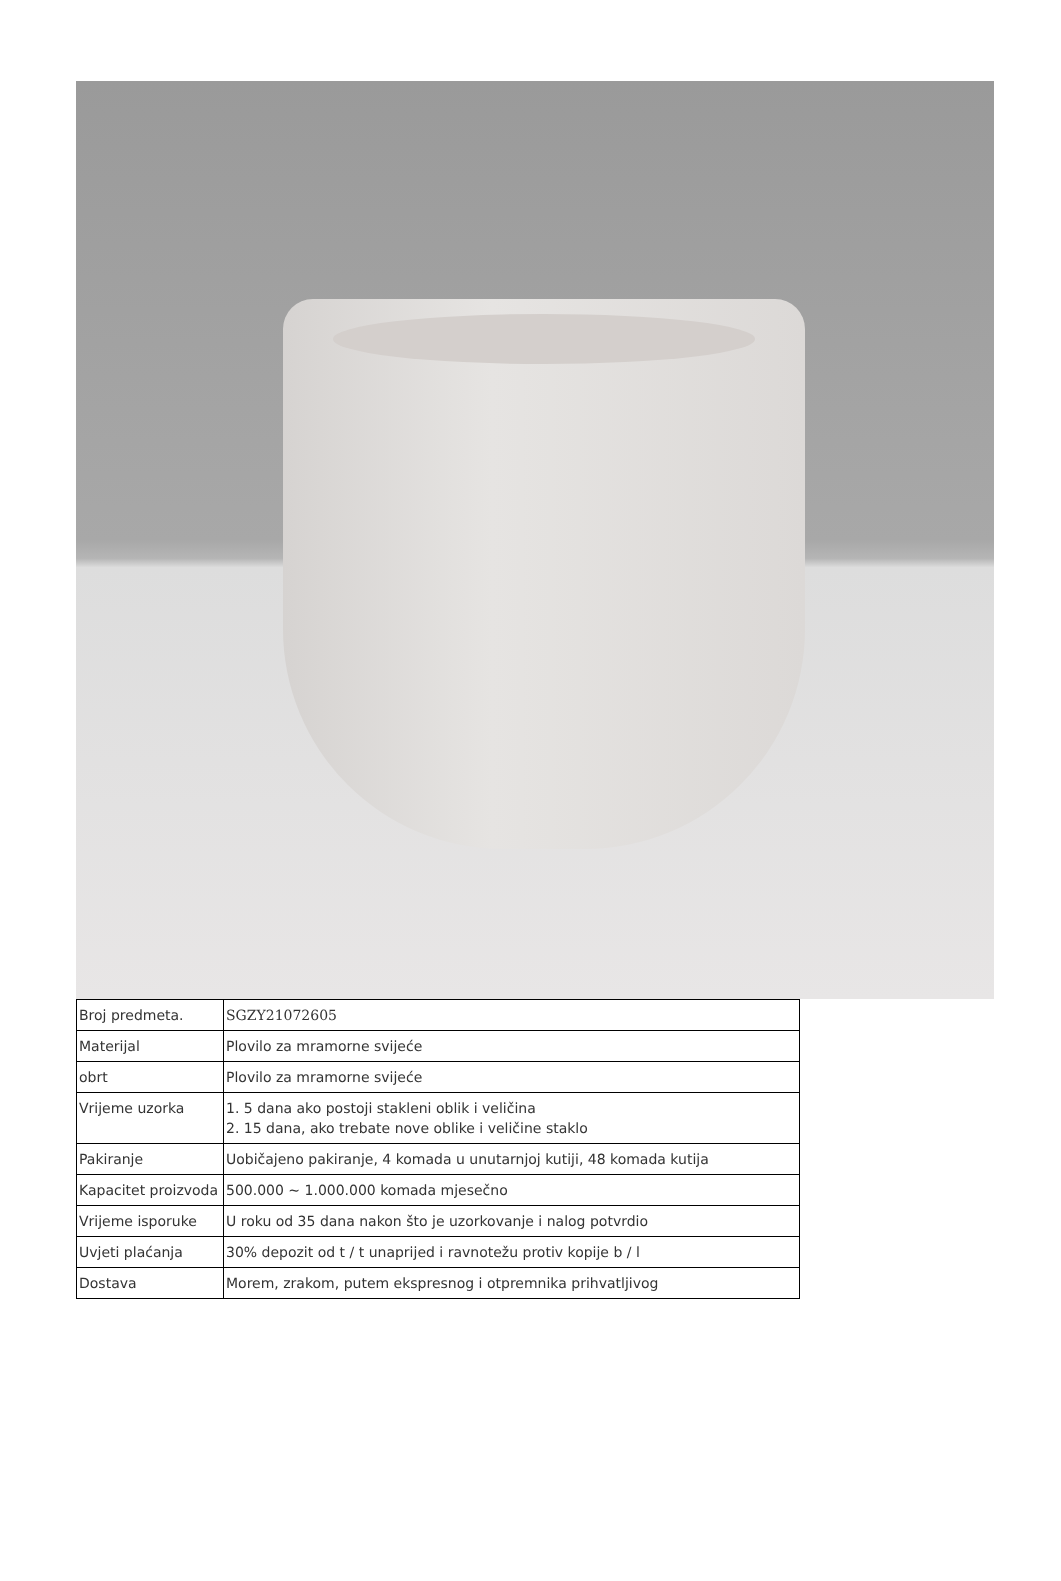| Broj predmeta. | SGZY21072605 |
| Materijal | Plovilo za mramorne svijeće |
| obrt | Plovilo za mramorne svijeće |
| Vrijeme uzorka | 1. 5 dana ako postoji stakleni oblik i veličina 2. 15 dana, ako trebate nove oblike i veličine staklo |
| Pakiranje | Uobičajeno pakiranje, 4 komada u unutarnjoj kutiji, 48 komada kutija |
| Kapacitet proizvoda | 500.000 ~ 1.000.000 komada mjesečno |
| Vrijeme isporuke | U roku od 35 dana nakon što je uzorkovanje i nalog potvrdio |
| Uvjeti plaćanja | 30% depozit od t / t unaprijed i ravnotežu protiv kopije b / l |
| Dostava | Morem, zrakom, putem ekspresnog i otpremnika prihvatljivog |